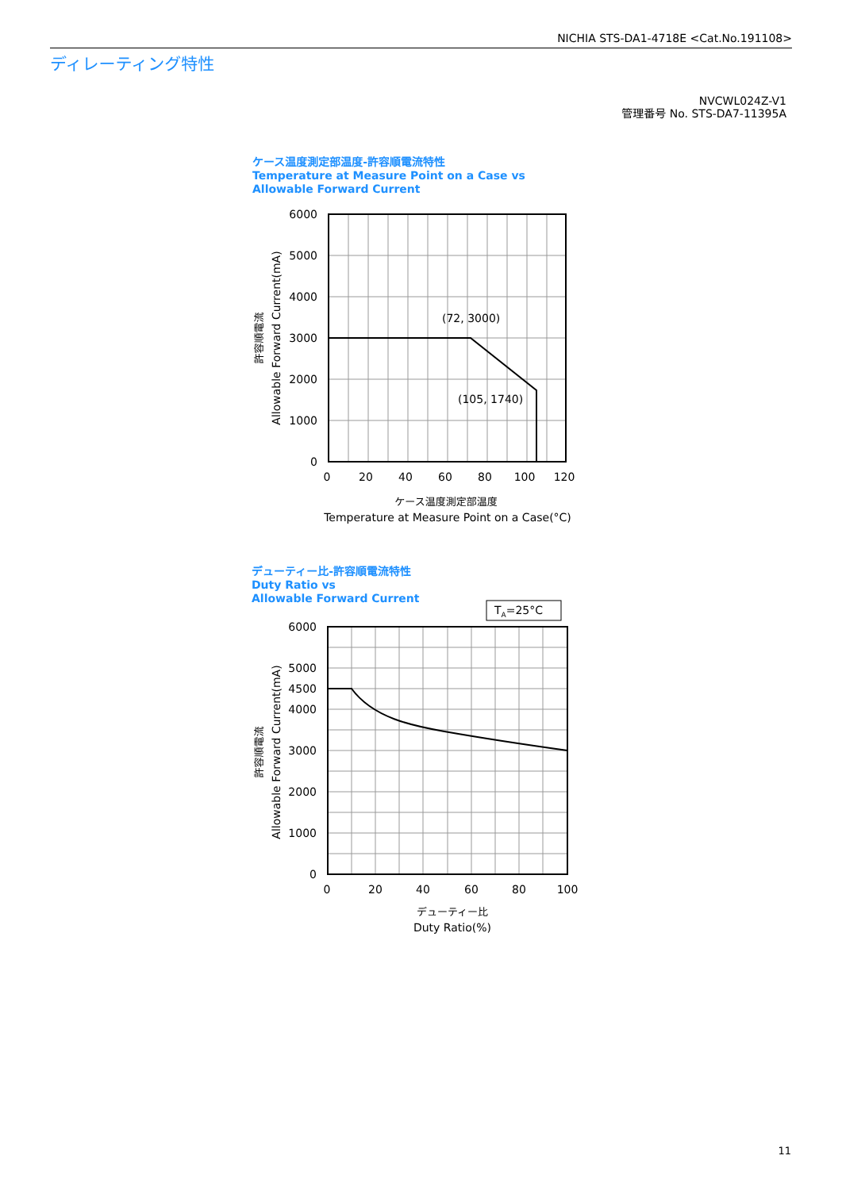NICHIA STS-DA1-4718E <Cat.No.191108>
ディレーティング特性
NVCWL024Z-V1
管理番号 No. STS-DA7-11395A
ケース温度測定部温度-許容順電流特性
Temperature at Measure Point on a Case vs
Allowable Forward Current
デューティー比-許容順電流特性
Duty Ratio vs
Allowable Forward Current
6000
5000
4000
3000
2000
1000
0
6000
5000
4500
4000
3000
2000
1000
0
0
20
40
60
80
100
120
0
20
40
60
80
100
ケース温度測定部温度
Temperature at Measure Point on a Case(°C)
デューティー比
Duty Ratio(%)
(72, 3000)
(105, 1740)
TA=25°C
許容順電流
Allowable Forward Current(mA)
許容順電流
Allowable Forward Current(mA)
11